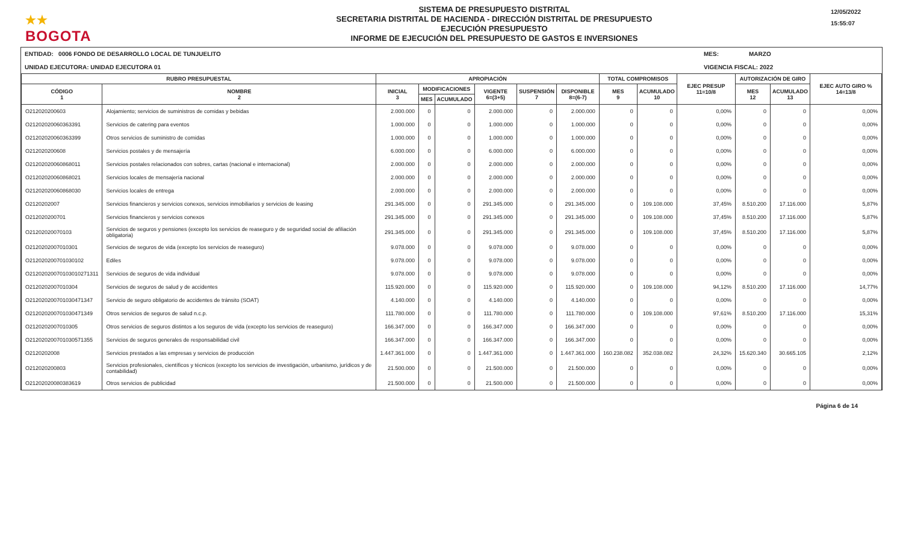★★
BOGOTA
SISTEMA DE PRESUPUESTO DISTRITAL
SECRETARIA DISTRITAL DE HACIENDA - DIRECCIÓN DISTRITAL DE PRESUPUESTO
EJECUCIÓN PRESUPUESTO
INFORME DE EJECUCIÓN DEL PRESUPUESTO DE GASTOS E INVERSIONES
12/05/2022
15:55:07
ENTIDAD: 0006 FONDO DE DESARROLLO LOCAL DE TUNJUELITO
UNIDAD EJECUTORA: UNIDAD EJECUTORA 01
MES: MARZO
VIGENCIA FISCAL: 2022
| RUBRO PRESUPUESTAL | | APROPIACIÓN | | | | | | TOTAL COMPROMISOS | | EJEC PRESUP 11=10/8 | AUTORIZACIÓN DE GIRO | | EJEC AUTO GIRO % 14=13/8 |
| --- | --- | --- | --- | --- | --- | --- | --- | --- | --- | --- | --- | --- | --- |
| CÓDIGO 1 | NOMBRE 2 | INICIAL 3 | MODIFICACIONES | | VIGENTE 6=(3+5) | SUSPENSIÓN 7 | DISPONIBLE 8=(6-7) | MES 9 | ACUMULADO 10 | | MES 12 | ACUMULADO 13 | |
| | | | MES | ACUMULADO | | | | | | | | | |
| O212020200603 | Alojamiento; servicios de suministros de comidas y bebidas | 2.000.000 | 0 | 0 | 2.000.000 | 0 | 2.000.000 | 0 | 0 | 0,00% | 0 | 0 | 0,00% |
| O21202020060363391 | Servicios de catering para eventos | 1.000.000 | 0 | 0 | 1.000.000 | 0 | 1.000.000 | 0 | 0 | 0,00% | 0 | 0 | 0,00% |
| O21202020060363399 | Otros servicios de suministro de comidas | 1.000.000 | 0 | 0 | 1.000.000 | 0 | 1.000.000 | 0 | 0 | 0,00% | 0 | 0 | 0,00% |
| O212020200608 | Servicios postales y de mensajería | 6.000.000 | 0 | 0 | 6.000.000 | 0 | 6.000.000 | 0 | 0 | 0,00% | 0 | 0 | 0,00% |
| O21202020060868011 | Servicios postales relacionados con sobres, cartas (nacional e internacional) | 2.000.000 | 0 | 0 | 2.000.000 | 0 | 2.000.000 | 0 | 0 | 0,00% | 0 | 0 | 0,00% |
| O21202020060868021 | Servicios locales de mensajería nacional | 2.000.000 | 0 | 0 | 2.000.000 | 0 | 2.000.000 | 0 | 0 | 0,00% | 0 | 0 | 0,00% |
| O21202020060868030 | Servicios locales de entrega | 2.000.000 | 0 | 0 | 2.000.000 | 0 | 2.000.000 | 0 | 0 | 0,00% | 0 | 0 | 0,00% |
| O2120202007 | Servicios financieros y servicios conexos, servicios inmobiliarios y servicios de leasing | 291.345.000 | 0 | 0 | 291.345.000 | 0 | 291.345.000 | 0 | 109.108.000 | 37,45% | 8.510.200 | 17.116.000 | 5,87% |
| O212020200701 | Servicios financieros y servicios conexos | 291.345.000 | 0 | 0 | 291.345.000 | 0 | 291.345.000 | 0 | 109.108.000 | 37,45% | 8.510.200 | 17.116.000 | 5,87% |
| O21202020070103 | Servicios de seguros y pensiones (excepto los servicios de reaseguro y de seguridad social de afiliación obligatoria) | 291.345.000 | 0 | 0 | 291.345.000 | 0 | 291.345.000 | 0 | 109.108.000 | 37,45% | 8.510.200 | 17.116.000 | 5,87% |
| O2120202007010301 | Servicios de seguros de vida (excepto los servicios de reaseguro) | 9.078.000 | 0 | 0 | 9.078.000 | 0 | 9.078.000 | 0 | 0 | 0,00% | 0 | 0 | 0,00% |
| O212020200701030102 | Ediles | 9.078.000 | 0 | 0 | 9.078.000 | 0 | 9.078.000 | 0 | 0 | 0,00% | 0 | 0 | 0,00% |
| O21202020070103010271311 | Servicios de seguros de vida individual | 9.078.000 | 0 | 0 | 9.078.000 | 0 | 9.078.000 | 0 | 0 | 0,00% | 0 | 0 | 0,00% |
| O2120202007010304 | Servicios de seguros de salud y de accidentes | 115.920.000 | 0 | 0 | 115.920.000 | 0 | 115.920.000 | 0 | 109.108.000 | 94,12% | 8.510.200 | 17.116.000 | 14,77% |
| O21202020070103047134​7 | Servicio de seguro obligatorio de accidentes de tránsito (SOAT) | 4.140.000 | 0 | 0 | 4.140.000 | 0 | 4.140.000 | 0 | 0 | 0,00% | 0 | 0 | 0,00% |
| O212020200701030471349 | Otros servicios de seguros de salud n.c.p. | 111.780.000 | 0 | 0 | 111.780.000 | 0 | 111.780.000 | 0 | 109.108.000 | 97,61% | 8.510.200 | 17.116.000 | 15,31% |
| O2120202007010305 | Otros servicios de seguros distintos a los seguros de vida (excepto los servicios de reaseguro) | 166.347.000 | 0 | 0 | 166.347.000 | 0 | 166.347.000 | 0 | 0 | 0,00% | 0 | 0 | 0,00% |
| O212020200701030571355 | Servicios de seguros generales de responsabilidad civil | 166.347.000 | 0 | 0 | 166.347.000 | 0 | 166.347.000 | 0 | 0 | 0,00% | 0 | 0 | 0,00% |
| O2120202008 | Servicios prestados a las empresas y servicios de producción | 1.447.361.000 | 0 | 0 | 1.447.361.000 | 0 | 1.447.361.000 | 160.238.082 | 352.038.082 | 24,32% | 15.620.340 | 30.665.105 | 2,12% |
| O212020200803 | Servicios profesionales, científicos y técnicos (excepto los servicios de investigación, urbanismo, jurídicos y de contabilidad) | 21.500.000 | 0 | 0 | 21.500.000 | 0 | 21.500.000 | 0 | 0 | 0,00% | 0 | 0 | 0,00% |
| O21202020080383619 | Otros servicios de publicidad | 21.500.000 | 0 | 0 | 21.500.000 | 0 | 21.500.000 | 0 | 0 | 0,00% | 0 | 0 | 0,00% |
Página 6 de 14